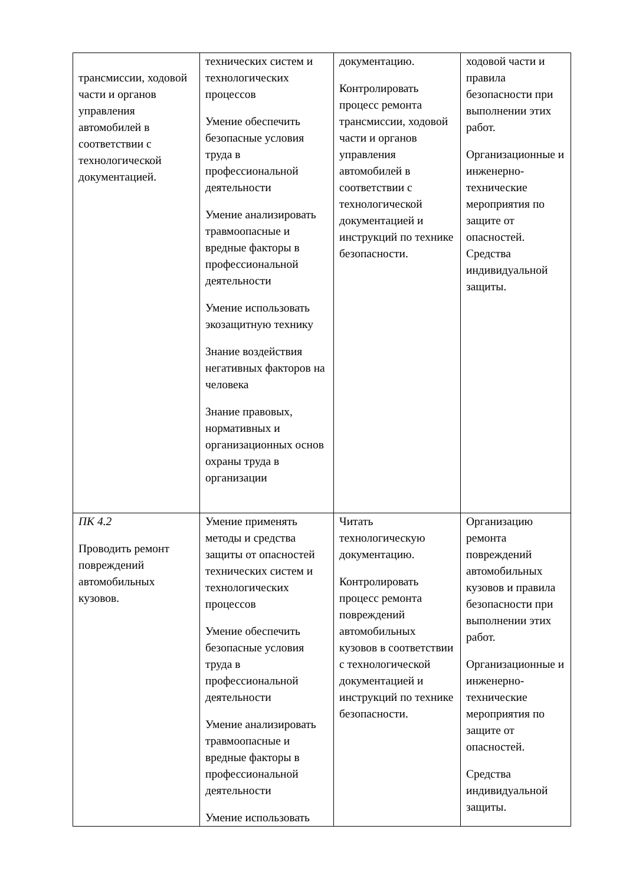| трансмиссии, ходовой части и органов управления автомобилей в соответствии с технологической документацией. | технических систем и технологических процессов Умение обеспечить безопасные условия труда в профессиональной деятельности Умение анализировать травмоопасные и вредные факторы в профессиональной деятельности Умение использовать экозащитную технику Знание воздействия негативных факторов на человека Знание правовых, нормативных и организационных основ охраны труда в организации | документацию. Контролировать процесс ремонта трансмиссии, ходовой части и органов управления автомобилей в соответствии с технологической документацией и инструкций по технике безопасности. | ходовой части и правила безопасности при выполнении этих работ. Организационные и инженерно-технические мероприятия по защите от опасностей. Средства индивидуальной защиты. |
| ПК 4.2 Проводить ремонт повреждений автомобильных кузовов. | Умение применять методы и средства защиты от опасностей технических систем и технологических процессов Умение обеспечить безопасные условия труда в профессиональной деятельности Умение анализировать травмоопасные и вредные факторы в профессиональной деятельности Умение использовать | Читать технологическую документацию. Контролировать процесс ремонта повреждений автомобильных кузовов в соответствии с технологической документацией и инструкций по технике безопасности. | Организацию ремонта повреждений автомобильных кузовов и правила безопасности при выполнении этих работ. Организационные и инженерно-технические мероприятия по защите от опасностей. Средства индивидуальной защиты. |